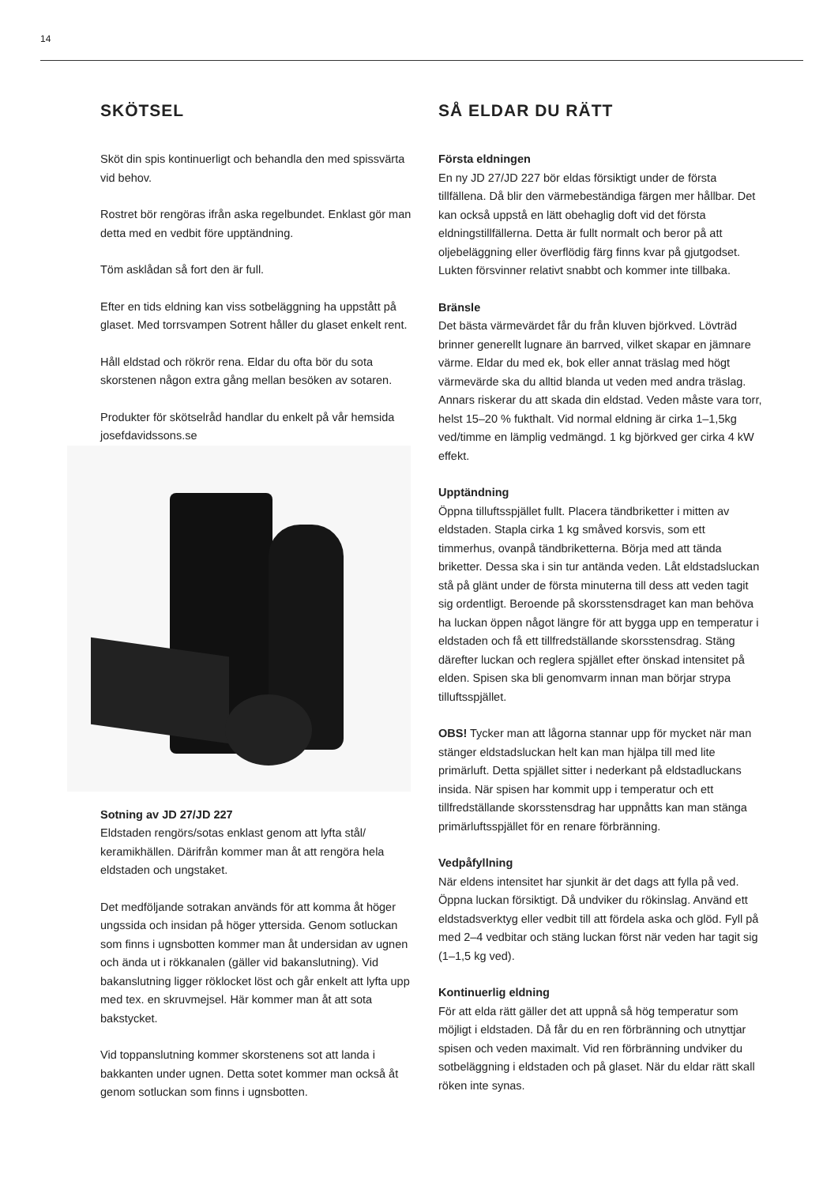14
SKÖTSEL
Sköt din spis kontinuerligt och behandla den med spissvärta vid behov.
Rostret bör rengöras ifrån aska regelbundet. Enklast gör man detta med en vedbit före upptändning.
Töm asklådan så fort den är full.
Efter en tids eldning kan viss sotbeläggning ha uppstått på glaset. Med torrsvampen Sotrent håller du glaset enkelt rent.
Håll eldstad och rökrör rena. Eldar du ofta bör du sota skorstenen någon extra gång mellan besöken av sotaren.
Produkter för skötselråd handlar du enkelt på vår hemsida josefdavidssons.se
Sotning av JD 27/JD 227
Eldstaden rengörs/sotas enklast genom att lyfta stål/ keramikhällen. Därifrån kommer man åt att rengöra hela eldstaden och ungstaket.
Det medföljande sotrakan används för att komma åt höger ungssida och insidan på höger yttersida. Genom sotluckan som finns i ugnsbotten kommer man åt undersidan av ugnen och ända ut i rökkanalen (gäller vid bakanslutning). Vid bakanslutning ligger röklocket löst och går enkelt att lyfta upp med tex. en skruvmejsel. Här kommer man åt att sota bakstycket.
Vid toppanslutning kommer skorstenens sot att landa i bakkanten under ugnen. Detta sotet kommer man också åt genom sotluckan som finns i ugnsbotten.
SÅ ELDAR DU RÄTT
Första eldningen
En ny JD 27/JD 227 bör eldas försiktigt under de första tillfällena. Då blir den värmebeständiga färgen mer hållbar. Det kan också uppstå en lätt obehaglig doft vid det första eldningstillfällerna. Detta är fullt normalt och beror på att oljebeläggning eller överflödig färg finns kvar på gjutgodset. Lukten försvinner relativt snabbt och kommer inte tillbaka.
Bränsle
Det bästa värmevärdet får du från kluven björkved. Lövträd brinner generellt lugnare än barrved, vilket skapar en jämnare värme. Eldar du med ek, bok eller annat träslag med högt värmevärde ska du alltid blanda ut veden med andra träslag. Annars riskerar du att skada din eldstad. Veden måste vara torr, helst 15–20 % fukthalt. Vid normal eldning är cirka 1–1,5kg ved/timme en lämplig vedmängd. 1 kg björkved ger cirka 4 kW effekt.
Upptändning
Öppna tilluftsspjället fullt. Placera tändbriketter i mitten av eldstaden. Stapla cirka 1 kg småved korsvis, som ett timmerhus, ovanpå tändbriketterna. Börja med att tända briketter. Dessa ska i sin tur antända veden. Låt eldstadsluckan stå på glänt under de första minuterna till dess att veden tagit sig ordentligt. Beroende på skorsstensdraget kan man behöva ha luckan öppen något längre för att bygga upp en temperatur i eldstaden och få ett tillfredställande skorsstensdrag. Stäng därefter luckan och reglera spjället efter önskad intensitet på elden. Spisen ska bli genomvarm innan man börjar strypa tilluftsspjället.
OBS! Tycker man att lågorna stannar upp för mycket när man stänger eldstadsluckan helt kan man hjälpa till med lite primärluft. Detta spjället sitter i nederkant på eldstadluckans insida. När spisen har kommit upp i temperatur och ett tillfredställande skorsstensdrag har uppnåtts kan man stänga primärluftsspjället för en renare förbränning.
Vedpåfyllning
När eldens intensitet har sjunkit är det dags att fylla på ved. Öppna luckan försiktigt. Då undviker du rökinslag. Använd ett eldstadsverktyg eller vedbit till att fördela aska och glöd. Fyll på med 2–4 vedbitar och stäng luckan först när veden har tagit sig (1–1,5 kg ved).
Kontinuerlig eldning
För att elda rätt gäller det att uppnå så hög temperatur som möjligt i eldstaden. Då får du en ren förbränning och utnyttjar spisen och veden maximalt. Vid ren förbränning undviker du sotbeläggning i eldstaden och på glaset. När du eldar rätt skall röken inte synas.